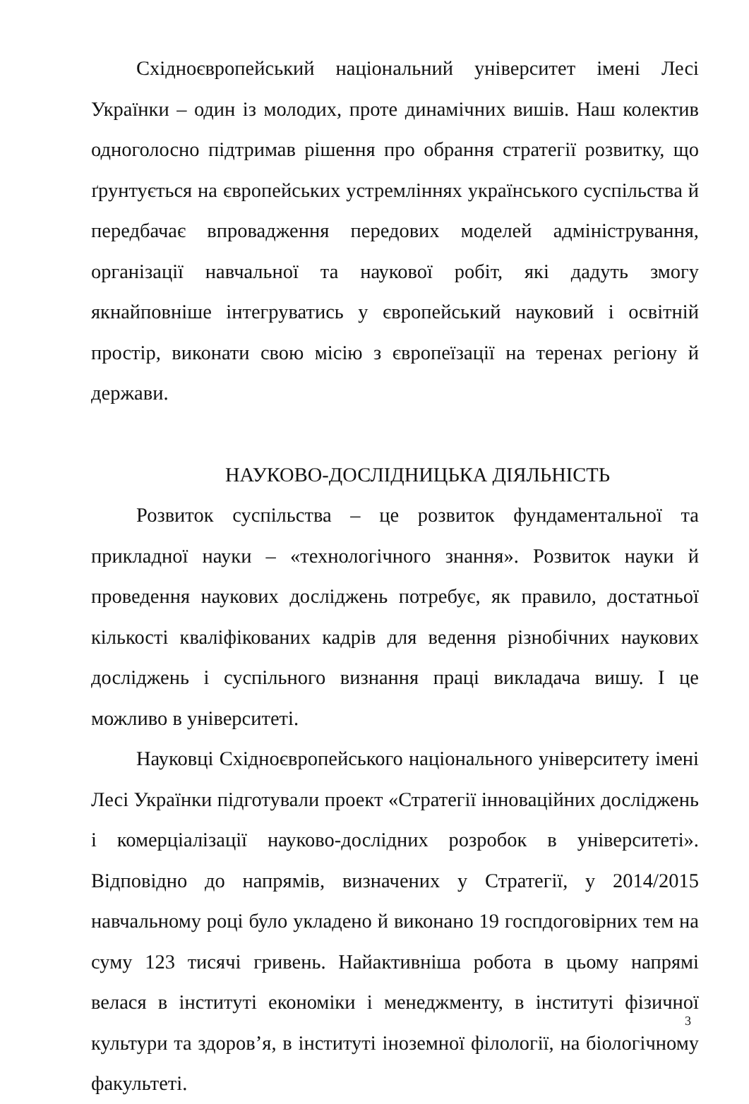Східноєвропейський національний університет імені Лесі Українки – один із молодих, проте динамічних вишів. Наш колектив одноголосно підтримав рішення про обрання стратегії розвитку, що ґрунтується на європейських устремліннях українського суспільства й передбачає впровадження передових моделей адміністрування, організації навчальної та наукової робіт, які дадуть змогу якнайповніше інтегруватись у європейський науковий і освітній простір, виконати свою місію з європеїзації на теренах регіону й держави.
НАУКОВО-ДОСЛІДНИЦЬКА ДІЯЛЬНІСТЬ
Розвиток суспільства – це розвиток фундаментальної та прикладної науки – «технологічного знання». Розвиток науки й проведення наукових досліджень потребує, як правило, достатньої кількості кваліфікованих кадрів для ведення різнобічних наукових досліджень і суспільного визнання праці викладача вишу. І це можливо в університеті.
Науковці Східноєвропейського національного університету імені Лесі Українки підготували проект «Стратегії інноваційних досліджень і комерціалізації науково-дослідних розробок в університеті». Відповідно до напрямів, визначених у Стратегії, у 2014/2015 навчальному році було укладено й виконано 19 госпдоговірних тем на суму 123 тисячі гривень. Найактивніша робота в цьому напрямі велася в інституті економіки і менеджменту, в інституті фізичної культури та здоров’я, в інституті іноземної філології, на біологічному факультеті.
3